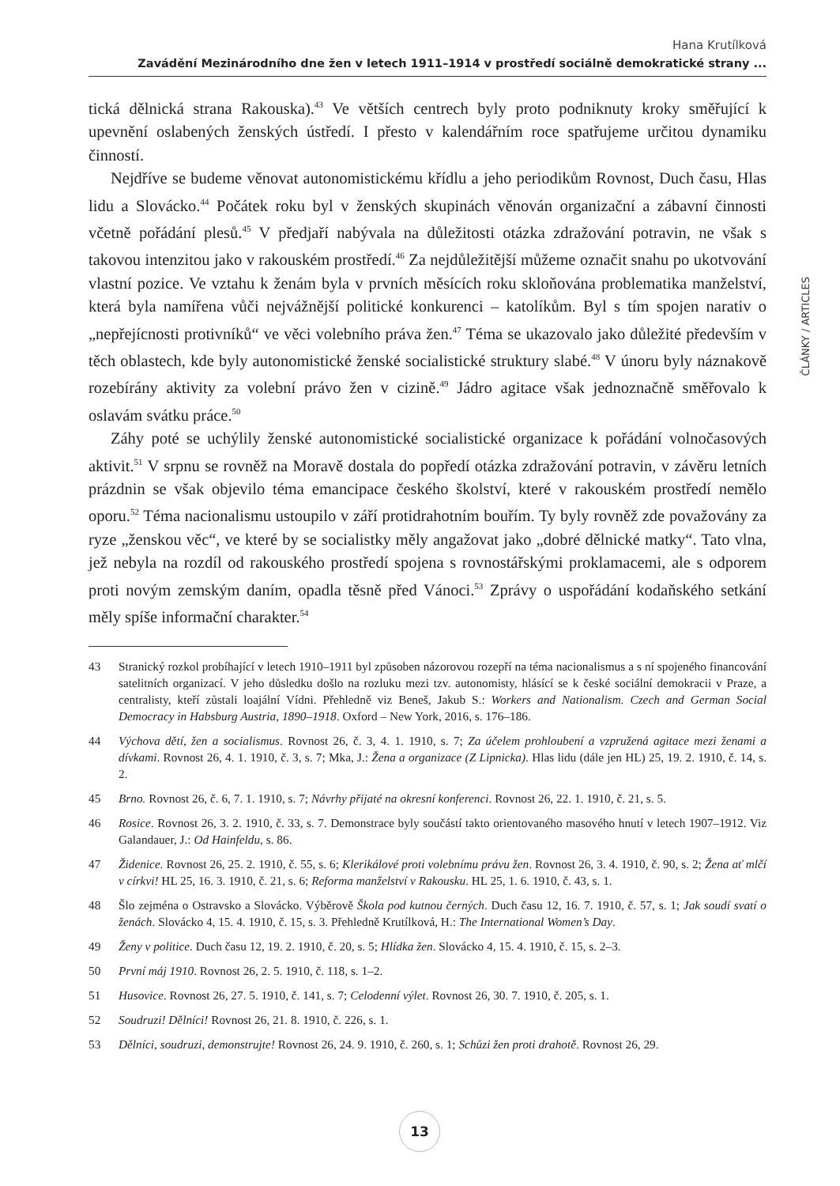Hana Krutílková
Zavádění Mezinárodního dne žen v letech 1911–1914 v prostředí sociálně demokratické strany ...
ČLÁNKY / ARTICLES
tická dělnická strana Rakouska).<sup>43</sup> Ve větších centrech byly proto podniknuty kroky směřující k upevnění oslabených ženských ústředí. I přesto v kalendářním roce spatřujeme určitou dynamiku činností.
Nejdříve se budeme věnovat autonomistickému křídlu a jeho periodikům Rovnost, Duch času, Hlas lidu a Slovácko.<sup>44</sup> Počátek roku byl v ženských skupinách věnován organizační a zábavní činnosti včetně pořádání plesů.<sup>45</sup> V předjaří nabývala na důležitosti otázka zdražování potravin, ne však s takovou intenzitou jako v rakouském prostředí.<sup>46</sup> Za nejdůležitější můžeme označit snahu po ukotvování vlastní pozice. Ve vztahu k ženám byla v prvních měsících roku skloňována problematika manželství, která byla namířena vůči nejvážnější politické konkurenci – katolíkům. Byl s tím spojen narativ o „nepřejícnosti protivníků“ ve věci volebního práva žen.<sup>47</sup> Téma se ukazovalo jako důležité především v těch oblastech, kde byly autonomistické ženské socialistické struktury slabé.<sup>48</sup> V únoru byly náznakově rozebírány aktivity za volební právo žen v cizině.<sup>49</sup> Jádro agitace však jednoznačně směřovalo k oslavám svátku práce.<sup>50</sup>
Záhy poté se uchýlily ženské autonomistické socialistické organizace k pořádání volnočasových aktivit.<sup>51</sup> V srpnu se rovněž na Moravě dostala do popředí otázka zdražování potravin, v závěru letních prázdnin se však objevilo téma emancipace českého školství, které v rakouském prostředí nemělo oporu.<sup>52</sup> Téma nacionalismu ustoupilo v září protidrahotním bouřím. Ty byly rovněž zde považovány za ryze „ženskou věc“, ve které by se socialistky měly angažovat jako „dobré dělnické matky“. Tato vlna, jež nebyla na rozdíl od rakouského prostředí spojena s rovnostářskými proklamacemi, ale s odporem proti novým zemským daním, opadla těsně před Vánoci.<sup>53</sup> Zprávy o uspořádání kodaňského setkání měly spíše informační charakter.<sup>54</sup>
43 Stranický rozkol probíhající v letech 1910–1911 byl způsoben názorovou rozepří na téma nacionalismus a s ní spojeného financování satelitních organizací. V jeho důsledku došlo na rozluku mezi tzv. autonomisty, hlásící se k české sociální demokracii v Praze, a centralisty, kteří zůstali loajální Vídni. Přehledně viz Beneš, Jakub S.: Workers and Nationalism. Czech and German Social Democracy in Habsburg Austria, 1890–1918. Oxford – New York, 2016, s. 176–186.
44 Výchova dětí, žen a socialismus. Rovnost 26, č. 3, 4. 1. 1910, s. 7; Za účelem prohloubení a vzpružená agitace mezi ženami a dívkami. Rovnost 26, 4. 1. 1910, č. 3, s. 7; Mka, J.: Žena a organizace (Z Lipnicka). Hlas lidu (dále jen HL) 25, 19. 2. 1910, č. 14, s. 2.
45 Brno. Rovnost 26, č. 6, 7. 1. 1910, s. 7; Návrhy přijaté na okresní konferenci. Rovnost 26, 22. 1. 1910, č. 21, s. 5.
46 Rosice. Rovnost 26, 3. 2. 1910, č. 33, s. 7. Demonstrace byly součástí takto orientovaného masového hnutí v letech 1907–1912. Viz Galandauer, J.: Od Hainfeldu, s. 86.
47 Židenice. Rovnost 26, 25. 2. 1910, č. 55, s. 6; Klerikálové proti volebnímu právu žen. Rovnost 26, 3. 4. 1910, č. 90, s. 2; Žena ať mlčí v církvi! HL 25, 16. 3. 1910, č. 21, s. 6; Reforma manželství v Rakousku. HL 25, 1. 6. 1910, č. 43, s. 1.
48 Šlo zejména o Ostravsko a Slovácko. Výběrově Škola pod kutnou černých. Duch času 12, 16. 7. 1910, č. 57, s. 1; Jak soudí svatí o ženách. Slovácko 4, 15. 4. 1910, č. 15, s. 3. Přehledně Krutílková, H.: The International Women’s Day.
49 Ženy v politice. Duch času 12, 19. 2. 1910, č. 20, s. 5; Hlídka žen. Slovácko 4, 15. 4. 1910, č. 15, s. 2–3.
50 První máj 1910. Rovnost 26, 2. 5. 1910, č. 118, s. 1–2.
51 Husovice. Rovnost 26, 27. 5. 1910, č. 141, s. 7; Celodenní výlet. Rovnost 26, 30. 7. 1910, č. 205, s. 1.
52 Soudruzi! Dělníci! Rovnost 26, 21. 8. 1910, č. 226, s. 1.
53 Dělníci, soudruzi, demonstrujte! Rovnost 26, 24. 9. 1910, č. 260, s. 1; Schůzi žen proti drahotě. Rovnost 26, 29.
13